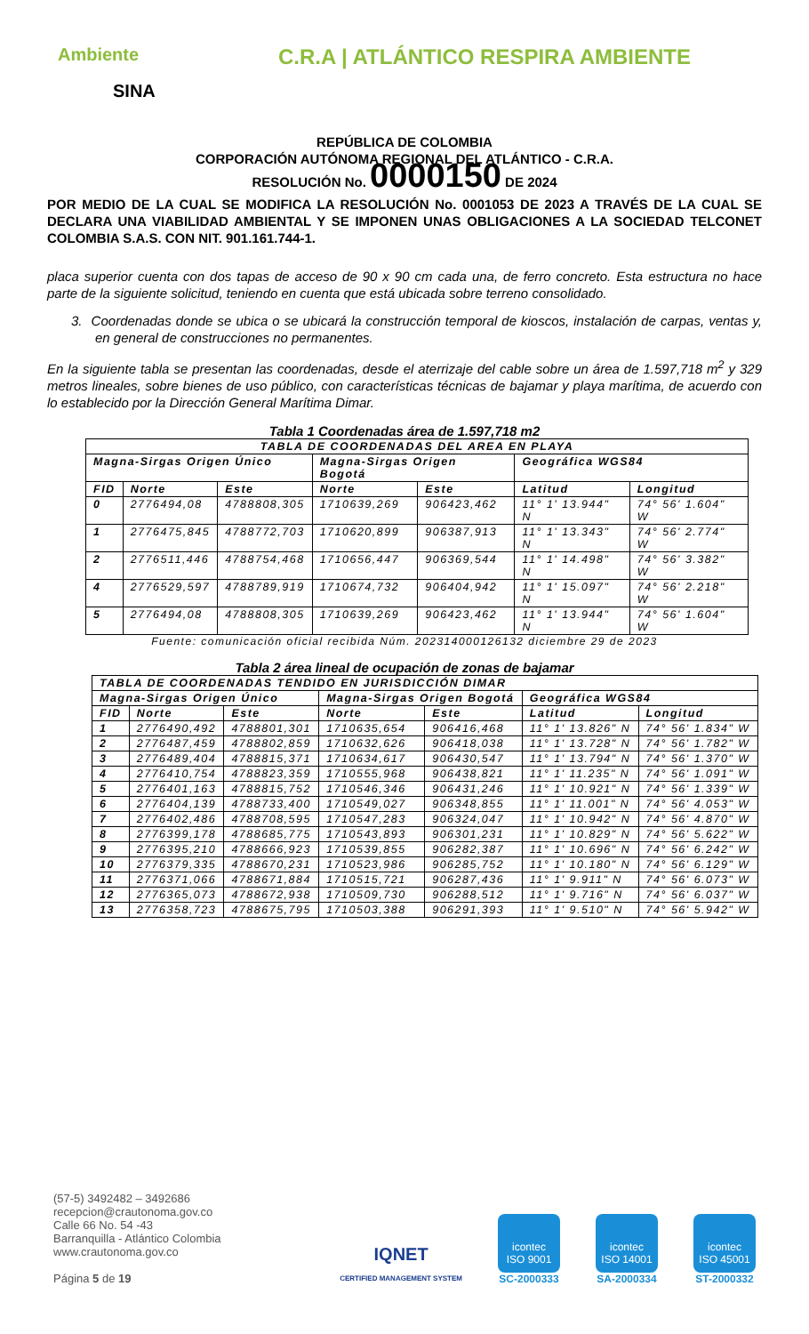Ambiente
SINA
C.R.A | ATLÁNTICO RESPIRA AMBIENTE
REPÚBLICA DE COLOMBIA
CORPORACIÓN AUTÓNOMA REGIONAL DEL ATLÁNTICO - C.R.A.
RESOLUCIÓN No. 0000150 DE 2024
POR MEDIO DE LA CUAL SE MODIFICA LA RESOLUCIÓN No. 0001053 DE 2023 A TRAVÉS DE LA CUAL SE DECLARA UNA VIABILIDAD AMBIENTAL Y SE IMPONEN UNAS OBLIGACIONES A LA SOCIEDAD TELCONET COLOMBIA S.A.S. CON NIT. 901.161.744-1.
placa superior cuenta con dos tapas de acceso de 90 x 90 cm cada una, de ferro concreto. Esta estructura no hace parte de la siguiente solicitud, teniendo en cuenta que está ubicada sobre terreno consolidado.
3. Coordenadas donde se ubica o se ubicará la construcción temporal de kioscos, instalación de carpas, ventas y, en general de construcciones no permanentes.
En la siguiente tabla se presentan las coordenadas, desde el aterrizaje del cable sobre un área de 1.597,718 m<sup>2</sup> y 329 metros lineales, sobre bienes de uso público, con características técnicas de bajamar y playa marítima, de acuerdo con lo establecido por la Dirección General Marítima Dimar.
Tabla 1 Coordenadas área de 1.597,718 m2
| TABLA DE COORDENADAS DEL AREA EN PLAYA | | | | | | |
| --- | --- | --- | --- | --- | --- | --- |
| Magna-Sirgas Origen Único | | | Magna-Sirgas Origen Bogotá | | Geográfica WGS84 | |
| FID | Norte | Este | Norte | Este | Latitud | Longitud |
| 0 | 2776494,08 | 4788808,305 | 1710639,269 | 906423,462 | 11° 1' 13.944" N | 74° 56' 1.604" W |
| 1 | 2776475,845 | 4788772,703 | 1710620,899 | 906387,913 | 11° 1' 13.343" N | 74° 56' 2.774" W |
| 2 | 2776511,446 | 4788754,468 | 1710656,447 | 906369,544 | 11° 1' 14.498" N | 74° 56' 3.382" W |
| 4 | 2776529,597 | 4788789,919 | 1710674,732 | 906404,942 | 11° 1' 15.097" N | 74° 56' 2.218" W |
| 5 | 2776494,08 | 4788808,305 | 1710639,269 | 906423,462 | 11° 1' 13.944" N | 74° 56' 1.604" W |
Fuente: comunicación oficial recibida Núm. 202314000126132 diciembre 29 de 2023
Tabla 2 área lineal de ocupación de zonas de bajamar
| TABLA DE COORDENADAS TENDIDO EN JURISDICCIÓN DIMAR | | | | | | |
| --- | --- | --- | --- | --- | --- | --- |
| Magna-Sirgas Origen Único | | | Magna-Sirgas Origen Bogotá | | Geográfica WGS84 | |
| FID | Norte | Este | Norte | Este | Latitud | Longitud |
| 1 | 2776490,492 | 4788801,301 | 1710635,654 | 906416,468 | 11° 1' 13.826" N | 74° 56' 1.834" W |
| 2 | 2776487,459 | 4788802,859 | 1710632,626 | 906418,038 | 11° 1' 13.728" N | 74° 56' 1.782" W |
| 3 | 2776489,404 | 4788815,371 | 1710634,617 | 906430,547 | 11° 1' 13.794" N | 74° 56' 1.370" W |
| 4 | 2776410,754 | 4788823,359 | 1710555,968 | 906438,821 | 11° 1' 11.235" N | 74° 56' 1.091" W |
| 5 | 2776401,163 | 4788815,752 | 1710546,346 | 906431,246 | 11° 1' 10.921" N | 74° 56' 1.339" W |
| 6 | 2776404,139 | 4788733,400 | 1710549,027 | 906348,855 | 11° 1' 11.001" N | 74° 56' 4.053" W |
| 7 | 2776402,486 | 4788708,595 | 1710547,283 | 906324,047 | 11° 1' 10.942" N | 74° 56' 4.870" W |
| 8 | 2776399,178 | 4788685,775 | 1710543,893 | 906301,231 | 11° 1' 10.829" N | 74° 56' 5.622" W |
| 9 | 2776395,210 | 4788666,923 | 1710539,855 | 906282,387 | 11° 1' 10.696" N | 74° 56' 6.242" W |
| 10 | 2776379,335 | 4788670,231 | 1710523,986 | 906285,752 | 11° 1' 10.180" N | 74° 56' 6.129" W |
| 11 | 2776371,066 | 4788671,884 | 1710515,721 | 906287,436 | 11° 1' 9.911" N | 74° 56' 6.073" W |
| 12 | 2776365,073 | 4788672,938 | 1710509,730 | 906288,512 | 11° 1' 9.716" N | 74° 56' 6.037" W |
| 13 | 2776358,723 | 4788675,795 | 1710503,388 | 906291,393 | 11° 1' 9.510" N | 74° 56' 5.942" W |
(57-5) 3492482 – 3492686
recepcion@crautonoma.gov.co
Calle 66 No. 54 -43
Barranquilla - Atlántico Colombia
www.crautonoma.gov.co
Página 5 de 19
IQNET
CERTIFIED MANAGEMENT SYSTEM
icontec
ISO 9001
SC-2000333
icontec
ISO 14001
SA-2000334
icontec
ISO 45001
ST-2000332